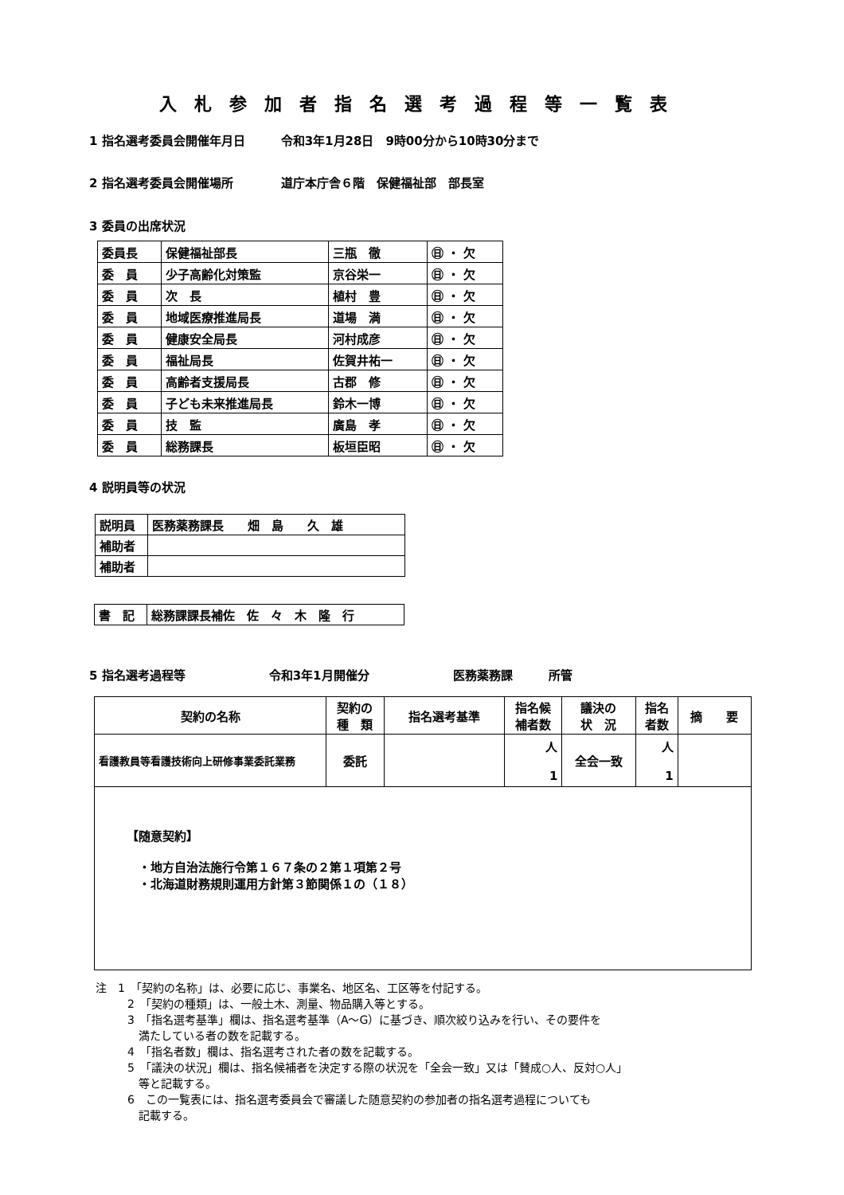入札参加者指名選考過程等一覧表
1 指名選考委員会開催年月日　　　令和3年1月28日　9時00分から10時30分まで
2 指名選考委員会開催場所　　　　道庁本庁舎６階　保健福祉部　部長室
3 委員の出席状況
| 委員長 | 保健福祉部長 | 三瓶 徹 | ㊐ ・ 欠 |
| 委 員 | 少子高齢化対策監 | 京谷栄一 | ㊐ ・ 欠 |
| 委 員 | 次 長 | 植村 豊 | ㊐ ・ 欠 |
| 委 員 | 地域医療推進局長 | 道場 満 | ㊐ ・ 欠 |
| 委 員 | 健康安全局長 | 河村成彦 | ㊐ ・ 欠 |
| 委 員 | 福祉局長 | 佐賀井祐一 | ㊐ ・ 欠 |
| 委 員 | 高齢者支援局長 | 古郡 修 | ㊐ ・ 欠 |
| 委 員 | 子ども未来推進局長 | 鈴木一博 | ㊐ ・ 欠 |
| 委 員 | 技 監 | 廣島 孝 | ㊐ ・ 欠 |
| 委 員 | 総務課長 | 板垣臣昭 | ㊐ ・ 欠 |
4 説明員等の状況
| 説明員 | 医務薬務課長 畑 島 久 雄 |
| 補助者 | |
| 補助者 | |
| 書 記 | 総務課課長補佐 佐 々 木 隆 行 |
5 指名選考過程等　　　　　　　令和3年1月開催分　　　　　　　医務薬務課　　　所管
| 契約の名称 | 契約の 種 類 | 指名選考基準 | 指名候 補者数 | 議決の 状 況 | 指名 者数 | 摘 要 |
| --- | --- | --- | --- | --- | --- | --- |
| 看護教員等看護技術向上研修事業委託業務 | 委託 | | 人 1 | 全会一致 | 人 1 | |
| 【随意契約】 ・地方自治法施行令第１６７条の２第１項第２号 ・北海道財務規則運用方針第３節関係１の（１８） | | | | | | |
注　1　「契約の名称」は、必要に応じ、事業名、地区名、工区等を付記する。
2　「契約の種類」は、一般土木、測量、物品購入等とする。
3　「指名選考基準」欄は、指名選考基準（A～G）に基づき、順次絞り込みを行い、その要件を
　満たしている者の数を記載する。
4　「指名者数」欄は、指名選考された者の数を記載する。
5　「議決の状況」欄は、指名候補者を決定する際の状況を「全会一致」又は「賛成○人、反対○人」
　等と記載する。
6　この一覧表には、指名選考委員会で審議した随意契約の参加者の指名選考過程についても
　記載する。